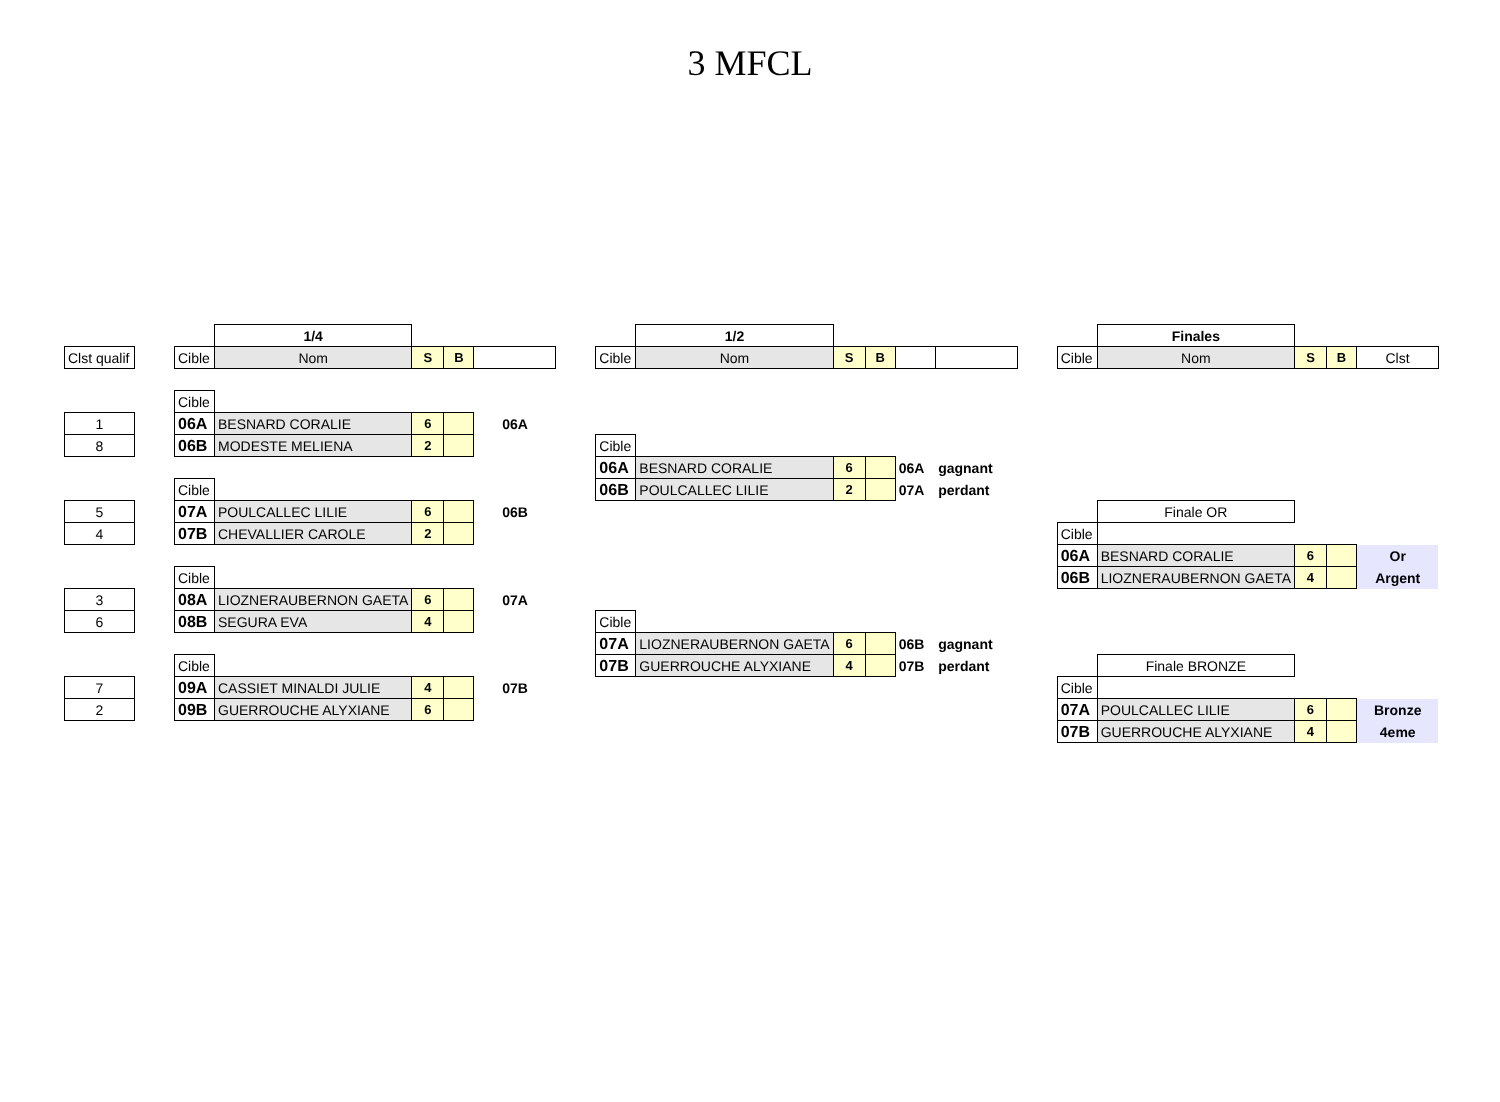3 MFCL
| | | | 1/4 | | | | | | 1/2 | | | | | | | Finales | | | |
| Clst qualif | | Cible | Nom | S | B | | | Cible | Nom | S | B | | | | Cible | Nom | S | B | Clst |
| | | Cible | | | | | | | | | | | | | | | | | |
| 1 | | 06A | BESNARD CORALIE | 6 | | 06A | | | | | | | | | | | | | |
| 8 | | 06B | MODESTE MELIENA | 2 | | | | Cible | | | | | | | | | | | |
| | | | | | | | | 06A | BESNARD CORALIE | 6 | | 06A | gagnant | | | | | | |
| | | Cible | | | | | | 06B | POULCALLEC LILIE | 2 | | 07A | perdant | | | | | | |
| 5 | | 07A | POULCALLEC LILIE | 6 | | 06B | | | | | | | | | | Finale OR | | | |
| 4 | | 07B | CHEVALLIER CAROLE | 2 | | | | | | | | | | | Cible | | | | |
| | | | | | | | | | | | | | | | 06A | BESNARD CORALIE | 6 | | Or |
| | | Cible | | | | | | | | | | | | | 06B | LIOZNERAUBERNON GAETA | 4 | | Argent |
| 3 | | 08A | LIOZNERAUBERNON GAETA | 6 | | 07A | | | | | | | | | | | | | |
| 6 | | 08B | SEGURA EVA | 4 | | | | Cible | | | | | | | | | | | |
| | | | | | | | | 07A | LIOZNERAUBERNON GAETA | 6 | | 06B | gagnant | | | | | | |
| | | Cible | | | | | | 07B | GUERROUCHE ALYXIANE | 4 | | 07B | perdant | | | Finale BRONZE | | | |
| 7 | | 09A | CASSIET MINALDI JULIE | 4 | | 07B | | | | | | | | | Cible | | | | |
| 2 | | 09B | GUERROUCHE ALYXIANE | 6 | | | | | | | | | | | 07A | POULCALLEC LILIE | 6 | | Bronze |
| | | | | | | | | | | | | | | | 07B | GUERROUCHE ALYXIANE | 4 | | 4eme |